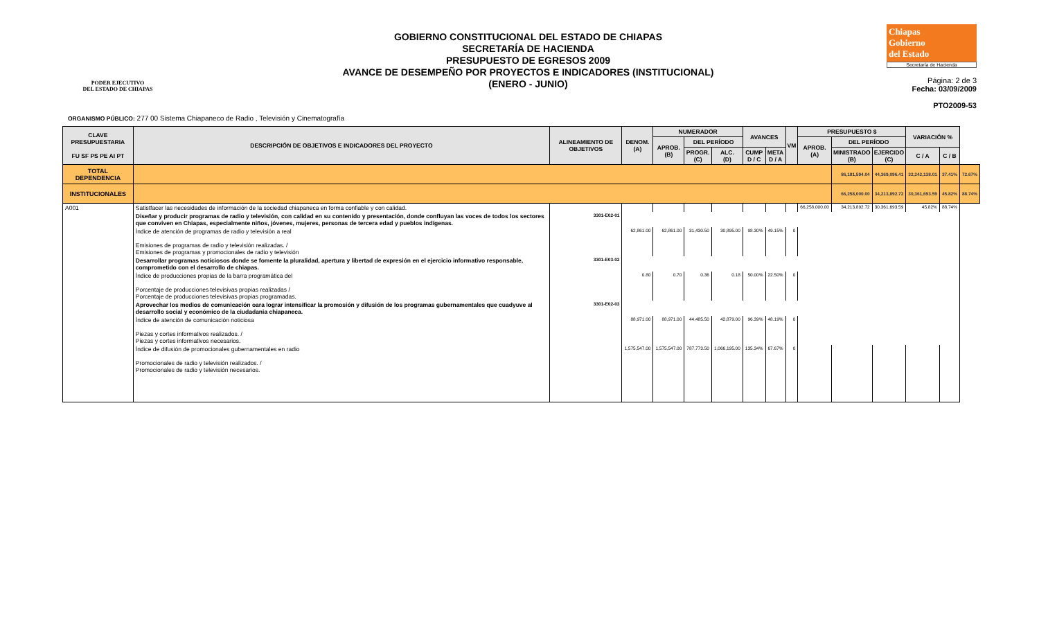PODER EJECUTIVO
DEL ESTADO DE CHIAPAS
GOBIERNO CONSTITUCIONAL DEL ESTADO DE CHIAPAS
SECRETARÍA DE HACIENDA
PRESUPUESTO DE EGRESOS 2009
AVANCE DE DESEMPEÑO POR PROYECTOS E INDICADORES (INSTITUCIONAL)
(ENERO - JUNIO)
Chiapas
Gobierno
del Estado
Secretaría de Hacienda
Página: 2 de 3
Fecha: 03/09/2009
PTO2009-53
ORGANISMO PÚBLICO: 277 00 Sistema Chiapaneco de Radio , Televisión y Cinematografía
| CLAVE PRESUPUESTARIA FU SF PS PE AI PT | DESCRIPCIÓN DE OBJETIVOS E INDICADORES DEL PROYECTO | ALINEAMIENTO DE OBJETIVOS | DENOM. (A) | NUMERADOR | | | AVANCES | | VM | PRESUPUESTO $ | | | VARIACIÓN % | | |
| --- | --- | --- | --- | --- | --- | --- | --- | --- | --- | --- | --- | --- | --- | --- | --- |
| | | | | APROB. (B) | DEL PERÍODO | | | | | APROB. (A) | DEL PERÍODO | | | | |
| | | | | | PROGR. (C) | ALC. (D) | CUMP D / C | META D / A | | | MINISTRADO (B) | EJERCIDO (C) | C / A | C / B | |
| TOTAL DEPENDENCIA | | | | | | | | | | | 86,181,594.04 | 44,369,096.41 | 32,242,138.01 | 37.41% | 72.67% |
| INSTITUCIONALES | | | | | | | | | | | 66,258,000.00 | 34,213,892.72 | 30,361,693.59 | 45.82% | 88.74% |
| A001 | Satistfacer las necesidades de información de la sociedad chiapaneca en forma confiable y con calidad. | | | | | | | | | 66,258,000.00 | 34,213,892.72 | 30,361,693.59 | 45.82% | 88.74% | |
| | Diseñar y producir programas de radio y televisión, con calidad en su contenido y presentación, donde confluyan las voces de todos los sectores que conviven en Chiapas, especialmente niños, jóvenes, mujeres, personas de tercera edad y pueblos indígenas. | 3301-E02-01 | | | | | | | | | | | | | |
| | Índice de atención de programas de radio y televisión a real Emisiones de programas de radio y televisión realizadas. / Emisiones de programas y promocionales de radio y televisión | | 62,861.00 | 62,861.00 | 31,430.50 | 30,895.00 | 98.30% | 49.15% | 0 | | | | | | |
| | Desarrollar programas noticiosos donde se fomente la pluralidad, apertura y libertad de expresión en el ejercicio informativo responsable, comprometido con el desarrollo de chiapas. | 3301-E03-02 | | | | | | | | | | | | | |
| | Índice de producciones propias de la barra programática del Porcentaje de producciones televisivas propias realizadas / Porcentaje de producciones televisivas propias programadas. | | 0.80 | 0.70 | 0.36 | 0.18 | 50.00% | 22.50% | 0 | | | | | | |
| | Aprovechar los medios de comunicación oara lograr intensificar la promosión y difusión de los programas gubernamentales que cuadyuve al desarrollo social y económico de la ciudadania chiapaneca. | 3301-E02-03 | | | | | | | | | | | | | |
| | Índice de atención de comunicación noticiosa Piezas y cortes informativos realizados. / Piezas y cortes informativos necesarios. | | 88,971.00 | 88,971.00 | 44,485.50 | 42,879.00 | 96.39% | 48.19% | 0 | | | | | | |
| | Índice de difusión de promocionales gubernamentales en radio Promocionales de radio y televisión realizados. / Promocionales de radio y televisión necesarios. | | 1,575,547.00 | 1,575,547.00 | 787,773.50 | 1,066,195.00 | 135.34% | 67.67% | 0 | | | | | | |